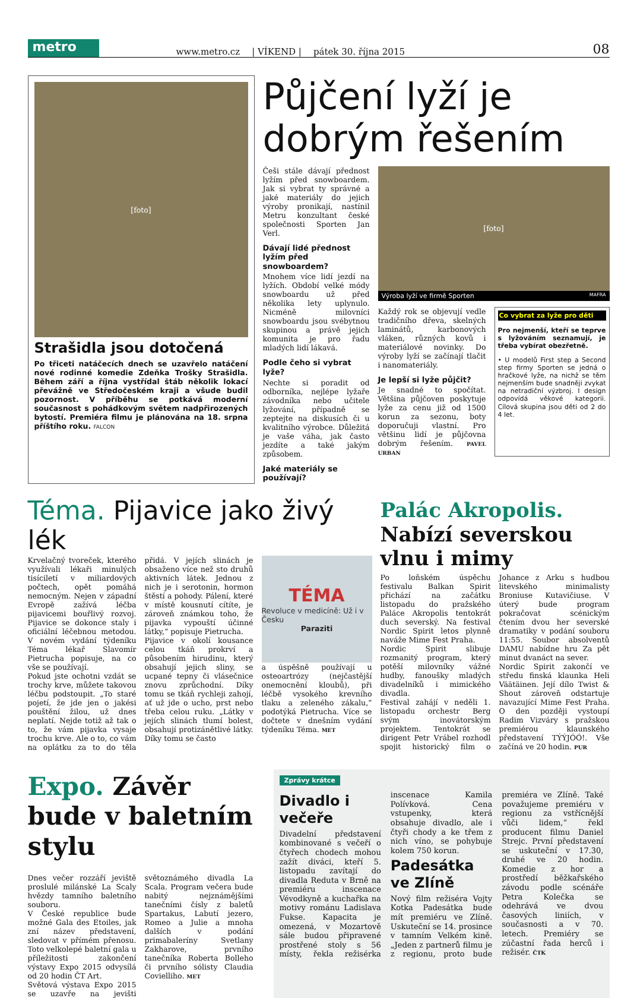metro
www.metro.cz | VÍKEND | pátek 30. října 2015 08
[foto]
Strašidla jsou dotočená
Po třiceti natáčecích dnech se uzavřelo natáčení nové rodinné komedie Zdeňka Trošky Strašidla. Během září a října vystřídal štáb několik lokací převážně ve Středočeském kraji a všude budil pozornost. V příběhu se potkává moderní současnost s pohádkovým světem nadpřirozených bytostí. Premiéra filmu je plánována na 18. srpna příštího roku. FALCON
Půjčení lyží je dobrým řešením
Češi stále dávají přednost lyžím před snowboardem. Jak si vybrat ty správné a jaké materiály do jejich výroby pronikají, nastínil Metru konzultant české společnosti Sporten Jan Verl.
Dávají lidé přednost lyžím před snowboardem?
Mnohem více lidí jezdí na lyžích. Období velké módy snowboardu už před několika lety uplynulo. Nicméně milovníci snowboardu jsou svébytnou skupinou a právě jejich komunita je pro řadu mladých lidí lákavá.
Podle čeho si vybrat lyže?
Nechte si poradit od odborníka, nejlépe lyžaře závodníka nebo učitele lyžování, případně se zeptejte na diskusích či u kvalitního výrobce. Důležitá je vaše váha, jak často jezdíte a také jakým způsobem.
Jaké materiály se používají?
[foto]
Výroba lyží ve firmě Sporten MAFRA
Každý rok se objevují vedle tradičního dřeva, skelných laminátů, karbonových vláken, různých kovů i materiálové novinky. Do výroby lyží se začínají tlačit i nanomateriály.
Je lepší si lyže půjčit?
Je snadné to spočítat. Většina půjčoven poskytuje lyže za cenu již od 1500 korun za sezonu, boty doporučuji vlastní. Pro většinu lidí je půjčovna dobrým řešením. PAVEL URBAN
Co vybrat za lyže pro děti
Pro nejmenší, kteří se teprve s lyžováním seznamují, je třeba vybírat obezřetně.
• U modelů First step a Second step firmy Sporten se jedná o hračkové lyže, na nichž se těm nejmenším bude snadněji zvykat na netradiční výzbroj. I design odpovídá věkové kategorii. Cílová skupina jsou děti od 2 do 4 let.
Téma. Pijavice jako živý lék
Krvelačný tvoreček, kterého využívali lékaři minulých tisíciletí v miliardových počtech, opět pomáhá nemocným. Nejen v západní Evropě zažívá léčba pijavicemi bouřlivý rozvoj. Pijavice se dokonce staly i oficiální léčebnou metodou. V novém vydání týdeníku Téma lékař Slavomír Pietrucha popisuje, na co vše se používají.
Pokud jste ochotni vzdát se trochy krve, můžete takovou léčbu podstoupit. „To staré pojetí, že jde jen o jakési pouštění žilou, už dnes neplatí. Nejde totiž až tak o to, že vám pijavka vysaje trochu krve. Ale o to, co vám na oplátku za to do těla přidá. V jejích slinách je obsaženo více než sto druhů aktivních látek. Jednou z nich je i serotonin, hormon štěstí a pohody. Pálení, které v místě kousnutí cítíte, je zároveň známkou toho, že pijavka vypouští účinné látky,“ popisuje Pietrucha.
Pijavice v okolí kousance celou tkáň prokrví a působením hirudinu, který obsahují jejich sliny, se ucpané tepny či vlásečnice znovu zprůchodní. Díky tomu se tkáň rychleji zahojí, ať už jde o ucho, prst nebo třeba celou ruku. „Látky v jejích slinách tlumí bolest, obsahují protizánětlivé látky. Díky tomu se často
TÉMA
Revoluce v medicíně: Už i v Česku
Paraziti
a úspěšně používají u osteoartrózy (nejčastější onemocnění kloubů), při léčbě vysokého krevního tlaku a zeleného zákalu,“ podotýká Pietrucha. Více se dočtete v dnešním vydání týdeníku Téma. MET
Palác Akropolis. Nabízí severskou vlnu i mimy
Po loňském úspěchu festivalu Balkan Spirit přichází na začátku listopadu do pražského Paláce Akropolis tentokrát duch severský. Na festival Nordic Spirit letos plynně naváže Mime Fest Praha.
Nordic Spirit slibuje rozmanitý program, který potěší milovníky vážné hudby, fanoušky mladých divadelníků i mimického divadla.
Festival zahájí v neděli 1. listopadu orchestr Berg svým inovátorským projektem. Tentokrát se dirigent Petr Vrábel rozhodl spojit historický film o Johance z Arku s hudbou litevského minimalisty Broniuse Kutavičiuse. V úterý bude program pokračovat scénickým čtením dvou her severské dramatiky v podání souboru 11:55. Soubor absolventů DAMU nabídne hru Za pět minut dvanáct na sever.
Nordic Spirit zakončí ve středu finská klaunka Heli Väätäinen. Její dílo Twist & Shout zároveň odstartuje navazující Mime Fest Praha. O den později vystoupí Radim Vizváry s pražskou premiérou klaunského představení TÝÝJÓÓ!. Vše začíná ve 20 hodin. PUR
Expo. Závěr bude v baletním stylu
Dnes večer rozzáří jeviště proslulé milánské La Scaly hvězdy tamního baletního souboru.
V České republice bude možné Gala des Etoiles, jak zní název představení, sledovat v přímém přenosu. Toto velkolepé baletní gala u příležitosti zakončení výstavy Expo 2015 odvysílá od 20 hodin ČT Art.
Světová výstava Expo 2015 se uzavře na jevišti světoznámého divadla La Scala. Program večera bude nabitý nejznámějšími tanečními čísly z baletů Spartakus, Labutí jezero, Romeo a Julie a mnoha dalších v podání primabaleríny Svetlany Zakharove, prvního tanečníka Roberta Bolleho či prvního sólisty Claudia Covielliho. MET
Zprávy krátce
Divadlo i večeře
Divadelní představení kombinované s večeří o čtyřech chodech mohou zažít diváci, kteří 5. listopadu zavítají do divadla Reduta v Brně na premiéru inscenace Vévodkyně a kuchařka na motivy románu Ladislava Fukse. Kapacita je omezená, v Mozartově sále budou připravené prostřené stoly s 56 místy, řekla režisérka inscenace Kamila Polívková. Cena vstupenky, která obsahuje divadlo, ale i čtyři chody a ke třem z nich víno, se pohybuje kolem 750 korun.
Padesátka ve Zlíně
Nový film režiséra Vojty Kotka Padesátka bude mít premiéru ve Zlíně. Uskuteční se 14. prosince v tamním Velkém kině. „Jeden z partnerů filmu je z regionu, proto bude premiéra ve Zlíně. Také považujeme premiéru v regionu za vstřícnější vůči lidem,“ řekl producent filmu Daniel Strejc. První představení se uskuteční v 17.30, druhé ve 20 hodin. Komedie z hor a prostředí běžkařského závodu podle scénáře Petra Kolečka se odehrává ve dvou časových liniích, v současnosti a v 70. letech. Premiéry se zúčastní řada herců i režisér. ČTK